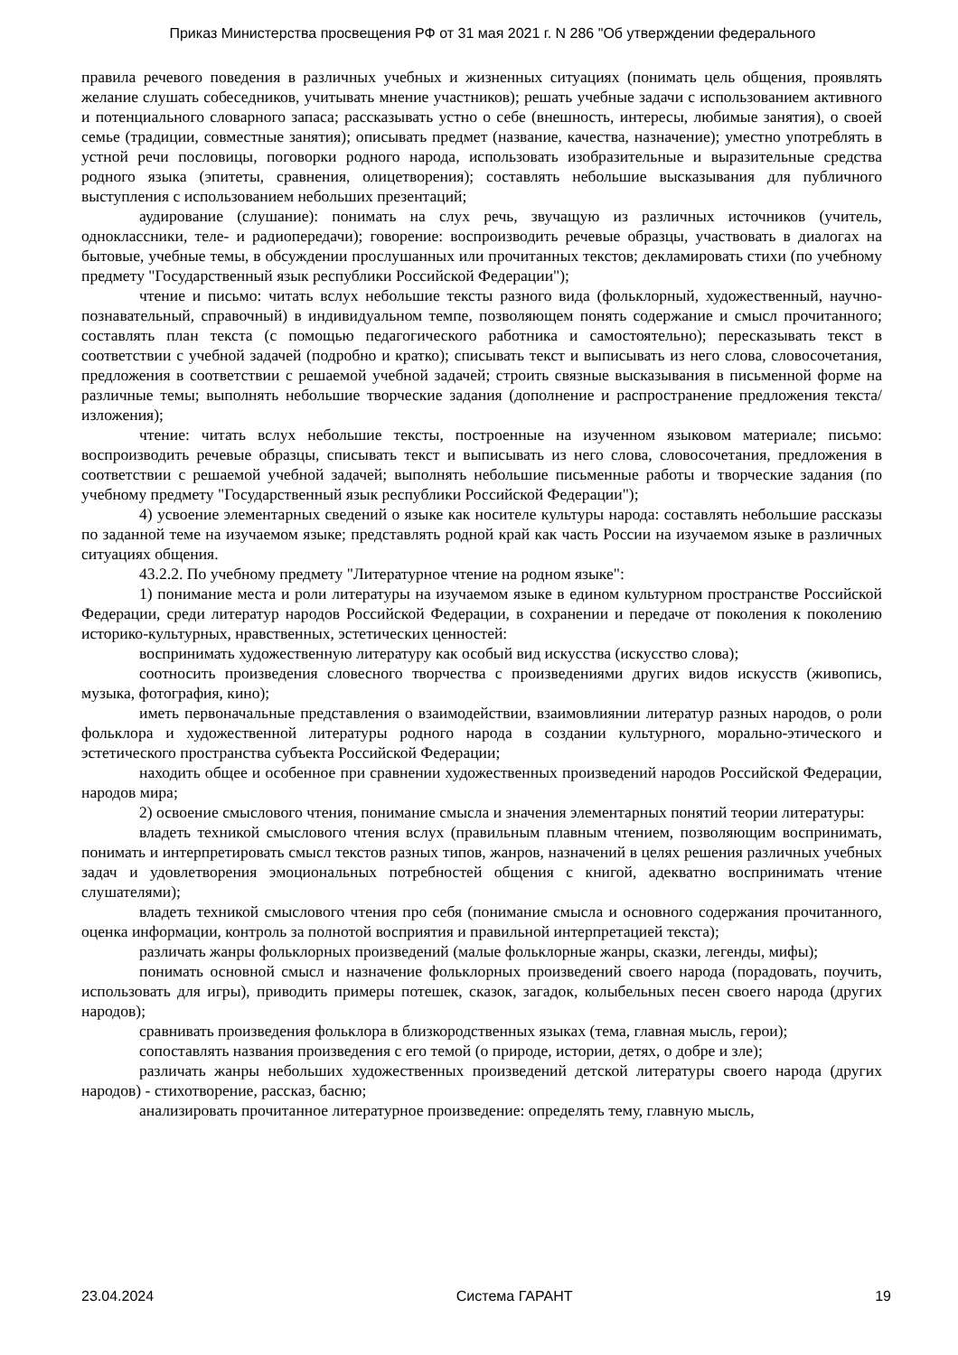Приказ Министерства просвещения РФ от 31 мая 2021 г. N 286 "Об утверждении федерального
правила речевого поведения в различных учебных и жизненных ситуациях (понимать цель общения, проявлять желание слушать собеседников, учитывать мнение участников); решать учебные задачи с использованием активного и потенциального словарного запаса; рассказывать устно о себе (внешность, интересы, любимые занятия), о своей семье (традиции, совместные занятия); описывать предмет (название, качества, назначение); уместно употреблять в устной речи пословицы, поговорки родного народа, использовать изобразительные и выразительные средства родного языка (эпитеты, сравнения, олицетворения); составлять небольшие высказывания для публичного выступления с использованием небольших презентаций;
аудирование (слушание): понимать на слух речь, звучащую из различных источников (учитель, одноклассники, теле- и радиопередачи); говорение: воспроизводить речевые образцы, участвовать в диалогах на бытовые, учебные темы, в обсуждении прослушанных или прочитанных текстов; декламировать стихи (по учебному предмету "Государственный язык республики Российской Федерации");
чтение и письмо: читать вслух небольшие тексты разного вида (фольклорный, художественный, научно-познавательный, справочный) в индивидуальном темпе, позволяющем понять содержание и смысл прочитанного; составлять план текста (с помощью педагогического работника и самостоятельно); пересказывать текст в соответствии с учебной задачей (подробно и кратко); списывать текст и выписывать из него слова, словосочетания, предложения в соответствии с решаемой учебной задачей; строить связные высказывания в письменной форме на различные темы; выполнять небольшие творческие задания (дополнение и распространение предложения текста/изложения);
чтение: читать вслух небольшие тексты, построенные на изученном языковом материале; письмо: воспроизводить речевые образцы, списывать текст и выписывать из него слова, словосочетания, предложения в соответствии с решаемой учебной задачей; выполнять небольшие письменные работы и творческие задания (по учебному предмету "Государственный язык республики Российской Федерации");
4) усвоение элементарных сведений о языке как носителе культуры народа: составлять небольшие рассказы по заданной теме на изучаемом языке; представлять родной край как часть России на изучаемом языке в различных ситуациях общения.
43.2.2. По учебному предмету "Литературное чтение на родном языке":
1) понимание места и роли литературы на изучаемом языке в едином культурном пространстве Российской Федерации, среди литератур народов Российской Федерации, в сохранении и передаче от поколения к поколению историко-культурных, нравственных, эстетических ценностей:
воспринимать художественную литературу как особый вид искусства (искусство слова);
соотносить произведения словесного творчества с произведениями других видов искусств (живопись, музыка, фотография, кино);
иметь первоначальные представления о взаимодействии, взаимовлиянии литератур разных народов, о роли фольклора и художественной литературы родного народа в создании культурного, морально-этического и эстетического пространства субъекта Российской Федерации;
находить общее и особенное при сравнении художественных произведений народов Российской Федерации, народов мира;
2) освоение смыслового чтения, понимание смысла и значения элементарных понятий теории литературы:
владеть техникой смыслового чтения вслух (правильным плавным чтением, позволяющим воспринимать, понимать и интерпретировать смысл текстов разных типов, жанров, назначений в целях решения различных учебных задач и удовлетворения эмоциональных потребностей общения с книгой, адекватно воспринимать чтение слушателями);
владеть техникой смыслового чтения про себя (понимание смысла и основного содержания прочитанного, оценка информации, контроль за полнотой восприятия и правильной интерпретацией текста);
различать жанры фольклорных произведений (малые фольклорные жанры, сказки, легенды, мифы);
понимать основной смысл и назначение фольклорных произведений своего народа (порадовать, поучить, использовать для игры), приводить примеры потешек, сказок, загадок, колыбельных песен своего народа (других народов);
сравнивать произведения фольклора в близкородственных языках (тема, главная мысль, герои);
сопоставлять названия произведения с его темой (о природе, истории, детях, о добре и зле);
различать жанры небольших художественных произведений детской литературы своего народа (других народов) - стихотворение, рассказ, басню;
анализировать прочитанное литературное произведение: определять тему, главную мысль,
23.04.2024 Система ГАРАНТ 19